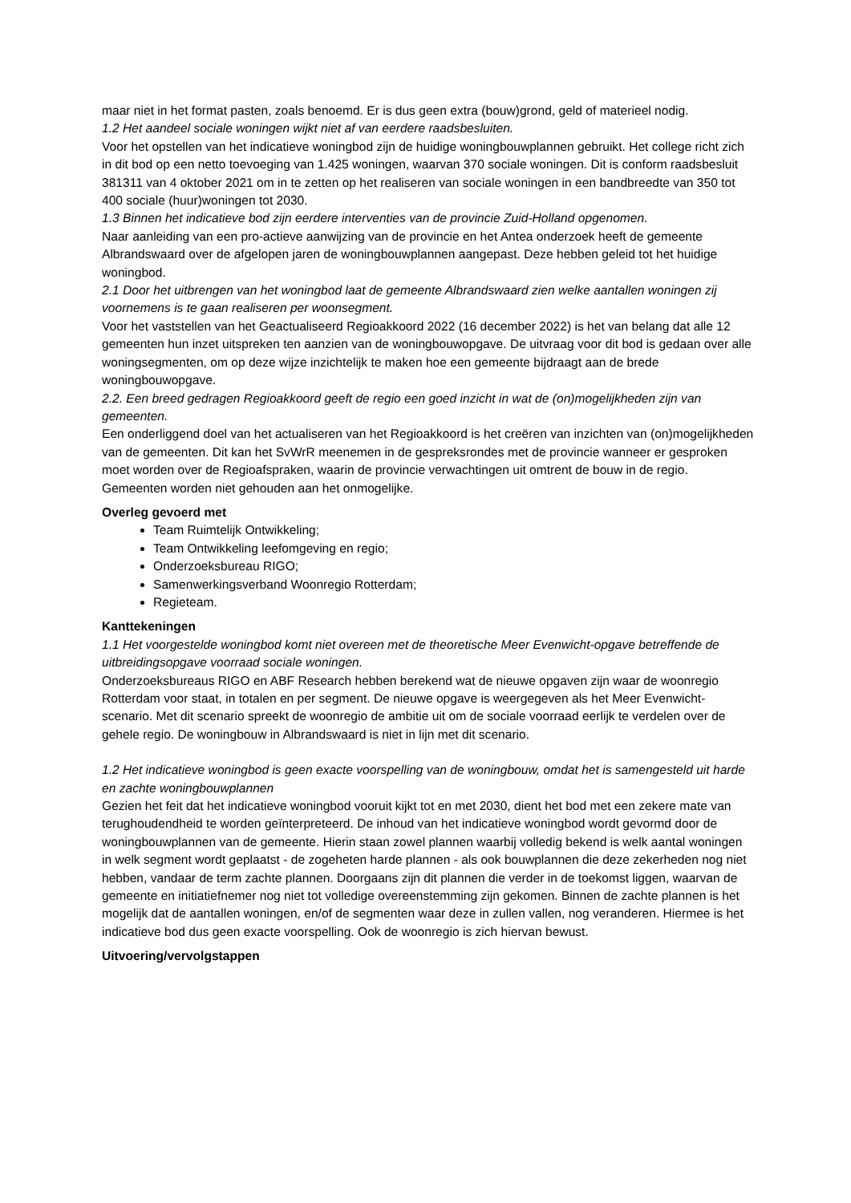maar niet in het format pasten, zoals benoemd. Er is dus geen extra (bouw)grond, geld of materieel nodig.
1.2 Het aandeel sociale woningen wijkt niet af van eerdere raadsbesluiten.
Voor het opstellen van het indicatieve woningbod zijn de huidige woningbouwplannen gebruikt. Het college richt zich in dit bod op een netto toevoeging van 1.425 woningen, waarvan 370 sociale woningen. Dit is conform raadsbesluit 381311 van 4 oktober 2021 om in te zetten op het realiseren van sociale woningen in een bandbreedte van 350 tot 400 sociale (huur)woningen tot 2030.
1.3 Binnen het indicatieve bod zijn eerdere interventies van de provincie Zuid-Holland opgenomen.
Naar aanleiding van een pro-actieve aanwijzing van de provincie en het Antea onderzoek heeft de gemeente Albrandswaard over de afgelopen jaren de woningbouwplannen aangepast. Deze hebben geleid tot het huidige woningbod.
2.1 Door het uitbrengen van het woningbod laat de gemeente Albrandswaard zien welke aantallen woningen zij voornemens is te gaan realiseren per woonsegment.
Voor het vaststellen van het Geactualiseerd Regioakkoord 2022 (16 december 2022) is het van belang dat alle 12 gemeenten hun inzet uitspreken ten aanzien van de woningbouwopgave. De uitvraag voor dit bod is gedaan over alle woningsegmenten, om op deze wijze inzichtelijk te maken hoe een gemeente bijdraagt aan de brede woningbouwopgave.
2.2. Een breed gedragen Regioakkoord geeft de regio een goed inzicht in wat de (on)mogelijkheden zijn van gemeenten.
Een onderliggend doel van het actualiseren van het Regioakkoord is het creëren van inzichten van (on)mogelijkheden van de gemeenten. Dit kan het SvWrR meenemen in de gespreksrondes met de provincie wanneer er gesproken moet worden over de Regioafspraken, waarin de provincie verwachtingen uit omtrent de bouw in de regio. Gemeenten worden niet gehouden aan het onmogelijke.
Overleg gevoerd met
Team Ruimtelijk Ontwikkeling;
Team Ontwikkeling leefomgeving en regio;
Onderzoeksbureau RIGO;
Samenwerkingsverband Woonregio Rotterdam;
Regieteam.
Kanttekeningen
1.1 Het voorgestelde woningbod komt niet overeen met de theoretische Meer Evenwicht-opgave betreffende de uitbreidingsopgave voorraad sociale woningen.
Onderzoeksbureaus RIGO en ABF Research hebben berekend wat de nieuwe opgaven zijn waar de woonregio Rotterdam voor staat, in totalen en per segment. De nieuwe opgave is weergegeven als het Meer Evenwicht-scenario. Met dit scenario spreekt de woonregio de ambitie uit om de sociale voorraad eerlijk te verdelen over de gehele regio. De woningbouw in Albrandswaard is niet in lijn met dit scenario.
1.2 Het indicatieve woningbod is geen exacte voorspelling van de woningbouw, omdat het is samengesteld uit harde en zachte woningbouwplannen
Gezien het feit dat het indicatieve woningbod vooruit kijkt tot en met 2030, dient het bod met een zekere mate van terughoudendheid te worden geïnterpreteerd. De inhoud van het indicatieve woningbod wordt gevormd door de woningbouwplannen van de gemeente. Hierin staan zowel plannen waarbij volledig bekend is welk aantal woningen in welk segment wordt geplaatst - de zogeheten harde plannen - als ook bouwplannen die deze zekerheden nog niet hebben, vandaar de term zachte plannen. Doorgaans zijn dit plannen die verder in de toekomst liggen, waarvan de gemeente en initiatiefnemer nog niet tot volledige overeenstemming zijn gekomen. Binnen de zachte plannen is het mogelijk dat de aantallen woningen, en/of de segmenten waar deze in zullen vallen, nog veranderen. Hiermee is het indicatieve bod dus geen exacte voorspelling. Ook de woonregio is zich hiervan bewust.
Uitvoering/vervolgstappen